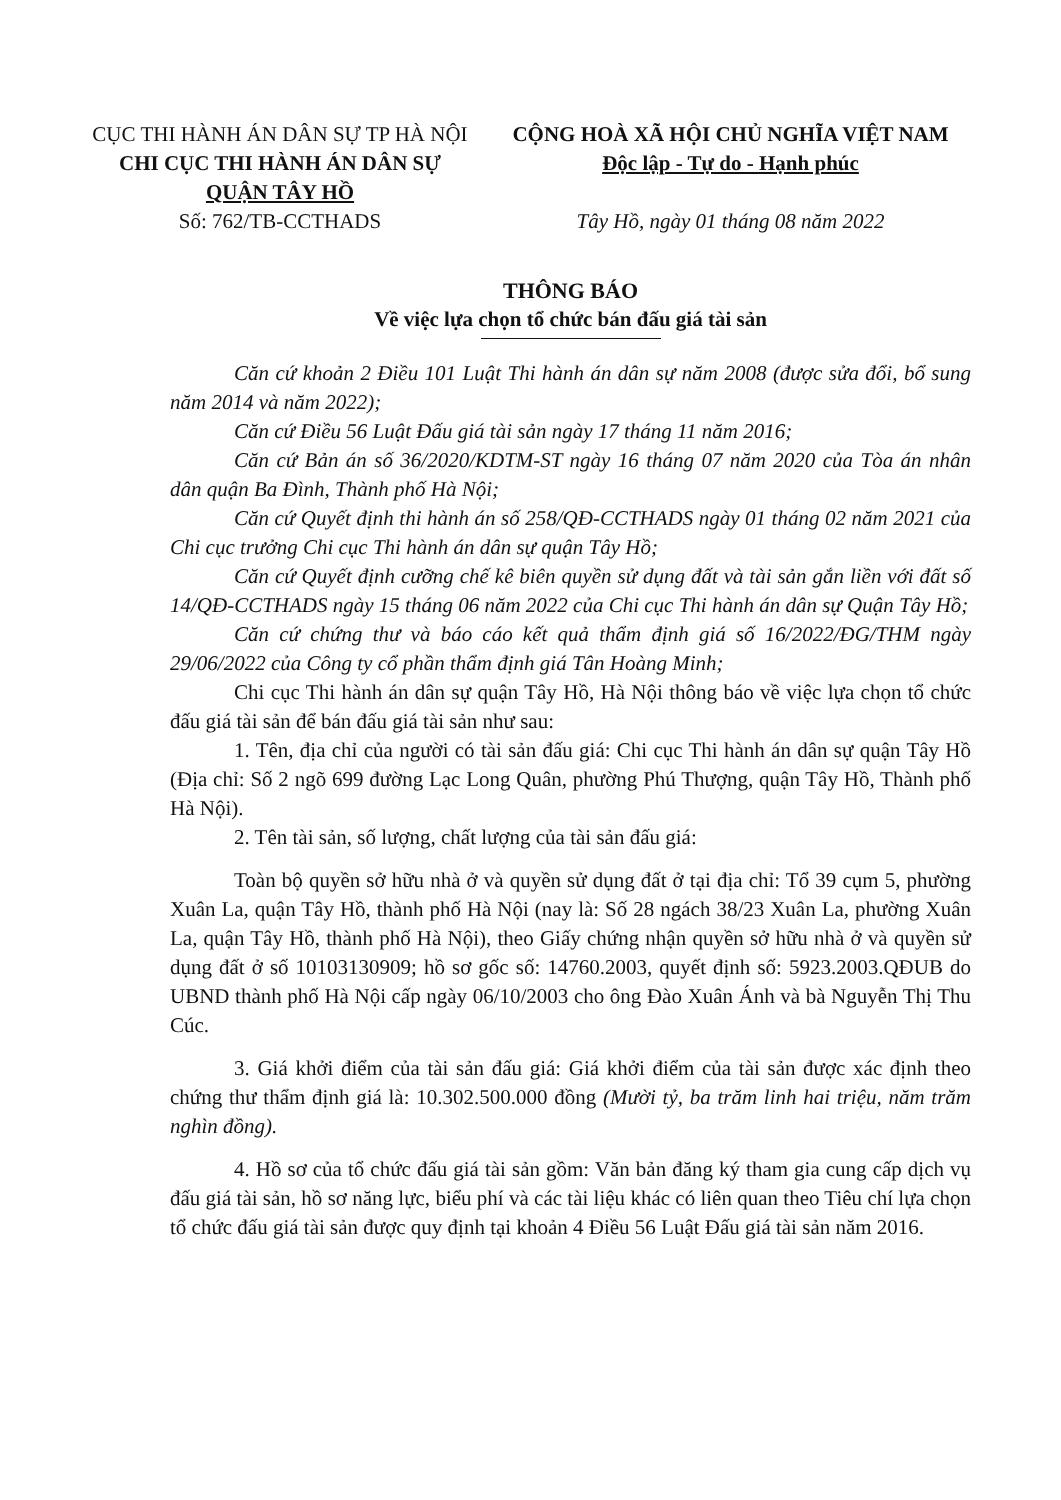CỤC THI HÀNH ÁN DÂN SỰ TP HÀ NỘI
CHI CỤC THI HÀNH ÁN DÂN SỰ
QUẬN TÂY HỒ
Số: 762/TB-CCTHADS
CỘNG HOÀ XÃ HỘI CHỦ NGHĨA VIỆT NAM
Độc lập - Tự do - Hạnh phúc
Tây Hồ, ngày 01 tháng 08 năm 2022
THÔNG BÁO
Về việc lựa chọn tổ chức bán đấu giá tài sản
Căn cứ khoản 2 Điều 101 Luật Thi hành án dân sự năm 2008 (được sửa đổi, bổ sung năm 2014 và năm 2022);
Căn cứ Điều 56 Luật Đấu giá tài sản ngày 17 tháng 11 năm 2016;
Căn cứ Bản án số 36/2020/KDTM-ST ngày 16 tháng 07 năm 2020 của Tòa án nhân dân quận Ba Đình, Thành phố Hà Nội;
Căn cứ Quyết định thi hành án số 258/QĐ-CCTHADS ngày 01 tháng 02 năm 2021 của Chi cục trưởng Chi cục Thi hành án dân sự quận Tây Hồ;
Căn cứ Quyết định cưỡng chế kê biên quyền sử dụng đất và tài sản gắn liền với đất số 14/QĐ-CCTHADS ngày 15 tháng 06 năm 2022 của Chi cục Thi hành án dân sự Quận Tây Hồ;
Căn cứ chứng thư và báo cáo kết quả thẩm định giá số 16/2022/ĐG/THM ngày 29/06/2022 của Công ty cổ phần thẩm định giá Tân Hoàng Minh;
Chi cục Thi hành án dân sự quận Tây Hồ, Hà Nội thông báo về việc lựa chọn tổ chức đấu giá tài sản để bán đấu giá tài sản như sau:
1. Tên, địa chỉ của người có tài sản đấu giá: Chi cục Thi hành án dân sự quận Tây Hồ (Địa chỉ: Số 2 ngõ 699 đường Lạc Long Quân, phường Phú Thượng, quận Tây Hồ, Thành phố Hà Nội).
2. Tên tài sản, số lượng, chất lượng của tài sản đấu giá:
Toàn bộ quyền sở hữu nhà ở và quyền sử dụng đất ở tại địa chỉ: Tổ 39 cụm 5, phường Xuân La, quận Tây Hồ, thành phố Hà Nội (nay là: Số 28 ngách 38/23 Xuân La, phường Xuân La, quận Tây Hồ, thành phố Hà Nội), theo Giấy chứng nhận quyền sở hữu nhà ở và quyền sử dụng đất ở số 10103130909; hồ sơ gốc số: 14760.2003, quyết định số: 5923.2003.QĐUB do UBND thành phố Hà Nội cấp ngày 06/10/2003 cho ông Đào Xuân Ánh và bà Nguyễn Thị Thu Cúc.
3. Giá khởi điểm của tài sản đấu giá: Giá khởi điểm của tài sản được xác định theo chứng thư thẩm định giá là: 10.302.500.000 đồng (Mười tỷ, ba trăm linh hai triệu, năm trăm nghìn đồng).
4. Hồ sơ của tổ chức đấu giá tài sản gồm: Văn bản đăng ký tham gia cung cấp dịch vụ đấu giá tài sản, hồ sơ năng lực, biểu phí và các tài liệu khác có liên quan theo Tiêu chí lựa chọn tổ chức đấu giá tài sản được quy định tại khoản 4 Điều 56 Luật Đấu giá tài sản năm 2016.